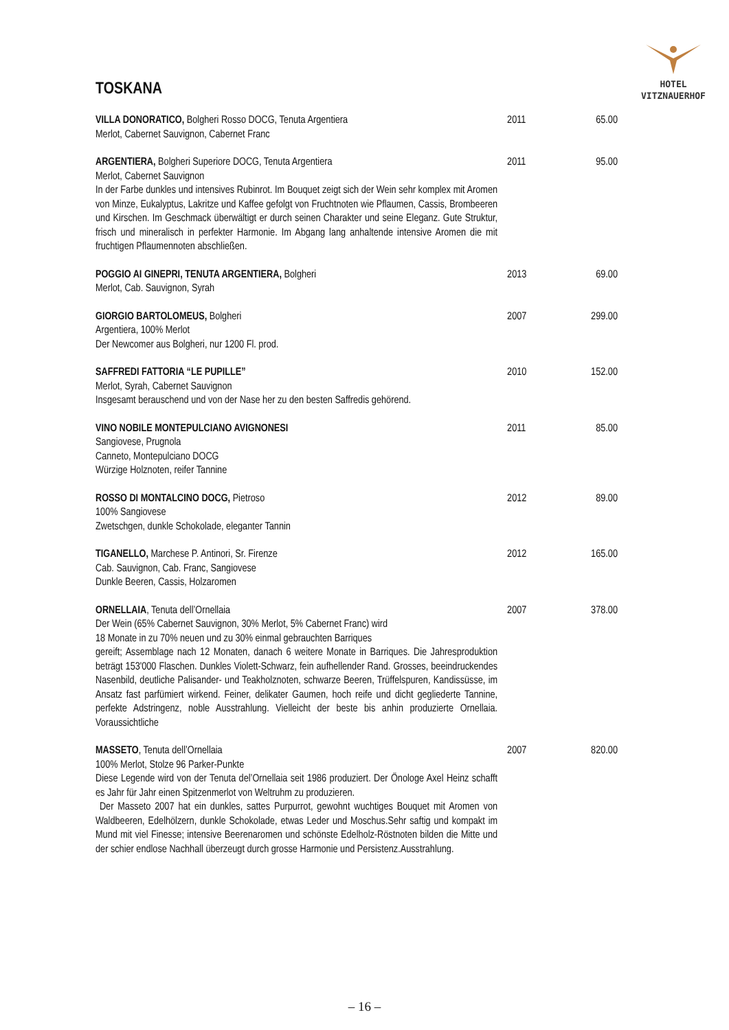HOTEL
VITZNAUERHOF
TOSKANA
| VILLA DONORATICO, Bolgheri Rosso DOCG, Tenuta Argentiera Merlot, Cabernet Sauvignon, Cabernet Franc | 2011 | 65.00 |
| ARGENTIERA, Bolgheri Superiore DOCG, Tenuta Argentiera Merlot, Cabernet Sauvignon In der Farbe dunkles und intensives Rubinrot. Im Bouquet zeigt sich der Wein sehr komplex mit Aromen von Minze, Eukalyptus, Lakritze und Kaffee gefolgt von Fruchtnoten wie Pflaumen, Cassis, Brombeeren und Kirschen. Im Geschmack überwältigt er durch seinen Charakter und seine Eleganz. Gute Struktur, frisch und mineralisch in perfekter Harmonie. Im Abgang lang anhaltende intensive Aromen die mit fruchtigen Pflaumennoten abschließen. | 2011 | 95.00 |
| POGGIO AI GINEPRI, TENUTA ARGENTIERA, Bolgheri Merlot, Cab. Sauvignon, Syrah | 2013 | 69.00 |
| GIORGIO BARTOLOMEUS, Bolgheri Argentiera, 100% Merlot Der Newcomer aus Bolgheri, nur 1200 Fl. prod. | 2007 | 299.00 |
| SAFFREDI FATTORIA “LE PUPILLE” Merlot, Syrah, Cabernet Sauvignon Insgesamt berauschend und von der Nase her zu den besten Saffredis gehörend. | 2010 | 152.00 |
| VINO NOBILE MONTEPULCIANO AVIGNONESI Sangiovese, Prugnola Canneto, Montepulciano DOCG Würzige Holznoten, reifer Tannine | 2011 | 85.00 |
| ROSSO DI MONTALCINO DOCG, Pietroso 100% Sangiovese Zwetschgen, dunkle Schokolade, eleganter Tannin | 2012 | 89.00 |
| TIGANELLO, Marchese P. Antinori, Sr. Firenze Cab. Sauvignon, Cab. Franc, Sangiovese Dunkle Beeren, Cassis, Holzaromen | 2012 | 165.00 |
| ORNELLAIA , Tenuta dell’Ornellaia Der Wein (65% Cabernet Sauvignon, 30% Merlot, 5% Cabernet Franc) wird 18 Monate in zu 70% neuen und zu 30% einmal gebrauchten Barriques gereift; Assemblage nach 12 Monaten, danach 6 weitere Monate in Barriques. Die Jahresproduktion beträgt 153'000 Flaschen. Dunkles Violett-Schwarz, fein aufhellender Rand. Grosses, beeindruckendes Nasenbild, deutliche Palisander- und Teakholznoten, schwarze Beeren, Trüffelspuren, Kandissüsse, im Ansatz fast parfümiert wirkend. Feiner, delikater Gaumen, hoch reife und dicht gegliederte Tannine, perfekte Adstringenz, noble Ausstrahlung. Vielleicht der beste bis anhin produzierte Ornellaia. Voraussichtliche | 2007 | 378.00 |
| MASSETO , Tenuta dell’Ornellaia 100% Merlot, Stolze 96 Parker-Punkte Diese Legende wird von der Tenuta del’Ornellaia seit 1986 produziert. Der Önologe Axel Heinz schafft es Jahr für Jahr einen Spitzenmerlot von Weltruhm zu produzieren. Der Masseto 2007 hat ein dunkles, sattes Purpurrot, gewohnt wuchtiges Bouquet mit Aromen von Waldbeeren, Edelhölzern, dunkle Schokolade, etwas Leder und Moschus.Sehr saftig und kompakt im Mund mit viel Finesse; intensive Beerenaromen und schönste Edelholz-Röstnoten bilden die Mitte und der schier endlose Nachhall überzeugt durch grosse Harmonie und Persistenz.Ausstrahlung. | 2007 | 820.00 |
– 16 –